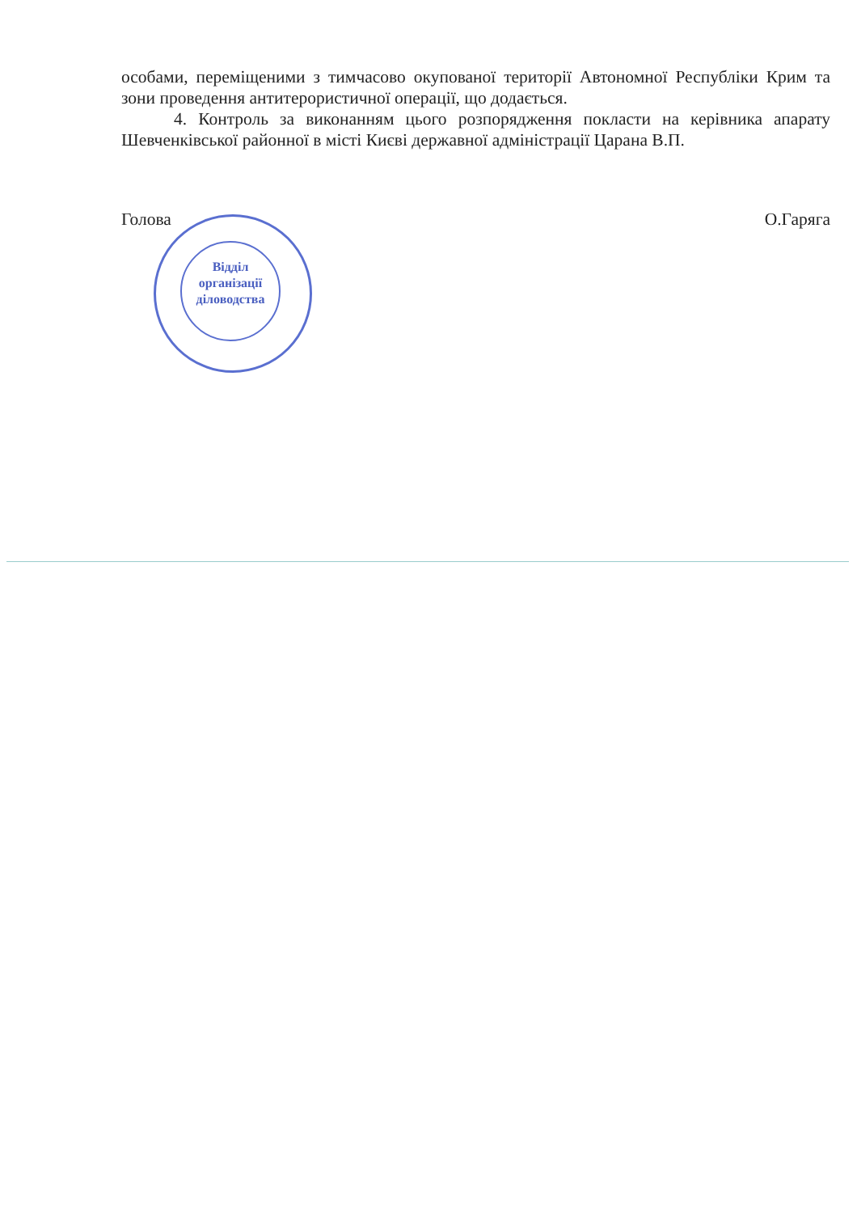особами, переміщеними з тимчасово окупованої території Автономної Республіки Крим та зони проведення антитерористичної операції, що додається.
4. Контроль за виконанням цього розпорядження покласти на керівника апарату Шевченківської районної в місті Києві державної адміністрації Царана В.П.
Голова О.Гаряга
Відділ
організації
діловодства